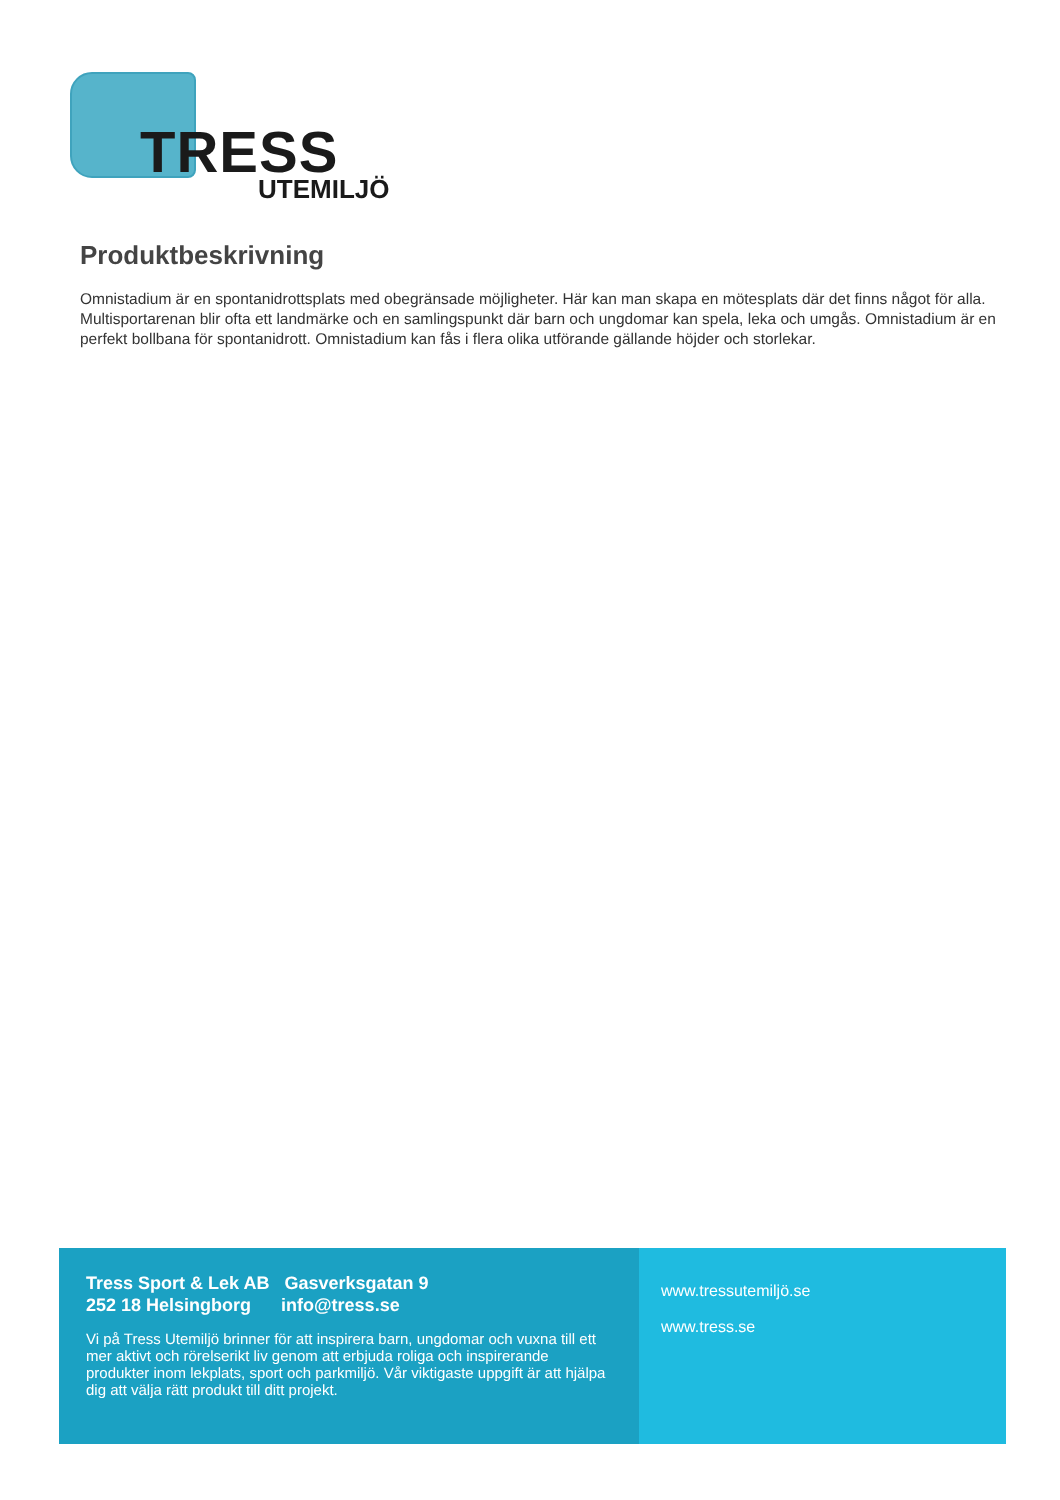TRESS
UTEMILJÖ
Produktbeskrivning
Omnistadium är en spontanidrottsplats med obegränsade möjligheter. Här kan man skapa en mötesplats där det finns något för alla. Multisportarenan blir ofta ett landmärke och en samlingspunkt där barn och ungdomar kan spela, leka och umgås. Omnistadium är en perfekt bollbana för spontanidrott. Omnistadium kan fås i flera olika utförande gällande höjder och storlekar.
Tress Sport & Lek AB Gasverksgatan 9
252 18 Helsingborg info@tress.se
Vi på Tress Utemiljö brinner för att inspirera barn, ungdomar och vuxna till ett mer aktivt och rörelserikt liv genom att erbjuda roliga och inspirerande produkter inom lekplats, sport och parkmiljö. Vår viktigaste uppgift är att hjälpa dig att välja rätt produkt till ditt projekt.
www.tressutemiljö.se
www.tress.se